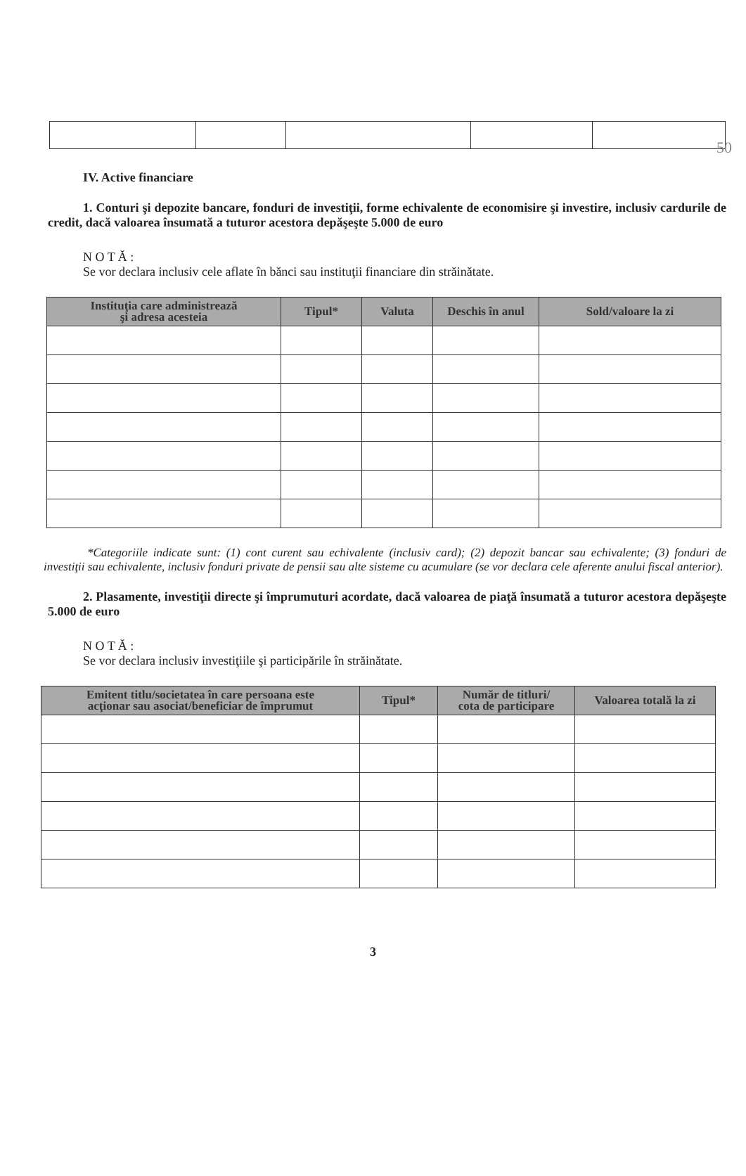50
IV. Active financiare
1. Conturi şi depozite bancare, fonduri de investiţii, forme echivalente de economisire şi investire, inclusiv cardurile de credit, dacă valoarea însumată a tuturor acestora depăşeşte 5.000 de euro
N O T Ă :
Se vor declara inclusiv cele aflate în bănci sau instituţii financiare din străinătate.
| Instituţia care administrează şi adresa acesteia | Tipul* | Valuta | Deschis în anul | Sold/valoare la zi |
| --- | --- | --- | --- | --- |
*Categoriile indicate sunt: (1) cont curent sau echivalente (inclusiv card); (2) depozit bancar sau echivalente; (3) fonduri de investiţii sau echivalente, inclusiv fonduri private de pensii sau alte sisteme cu acumulare (se vor declara cele aferente anului fiscal anterior).
2. Plasamente, investiţii directe şi împrumuturi acordate, dacă valoarea de piaţă însumată a tuturor acestora depăşeşte 5.000 de euro
N O T Ă :
Se vor declara inclusiv investiţiile şi participările în străinătate.
| Emitent titlu/societatea în care persoana este acţionar sau asociat/beneficiar de împrumut | Tipul* | Număr de titluri/ cota de participare | Valoarea totală la zi |
| --- | --- | --- | --- |
3